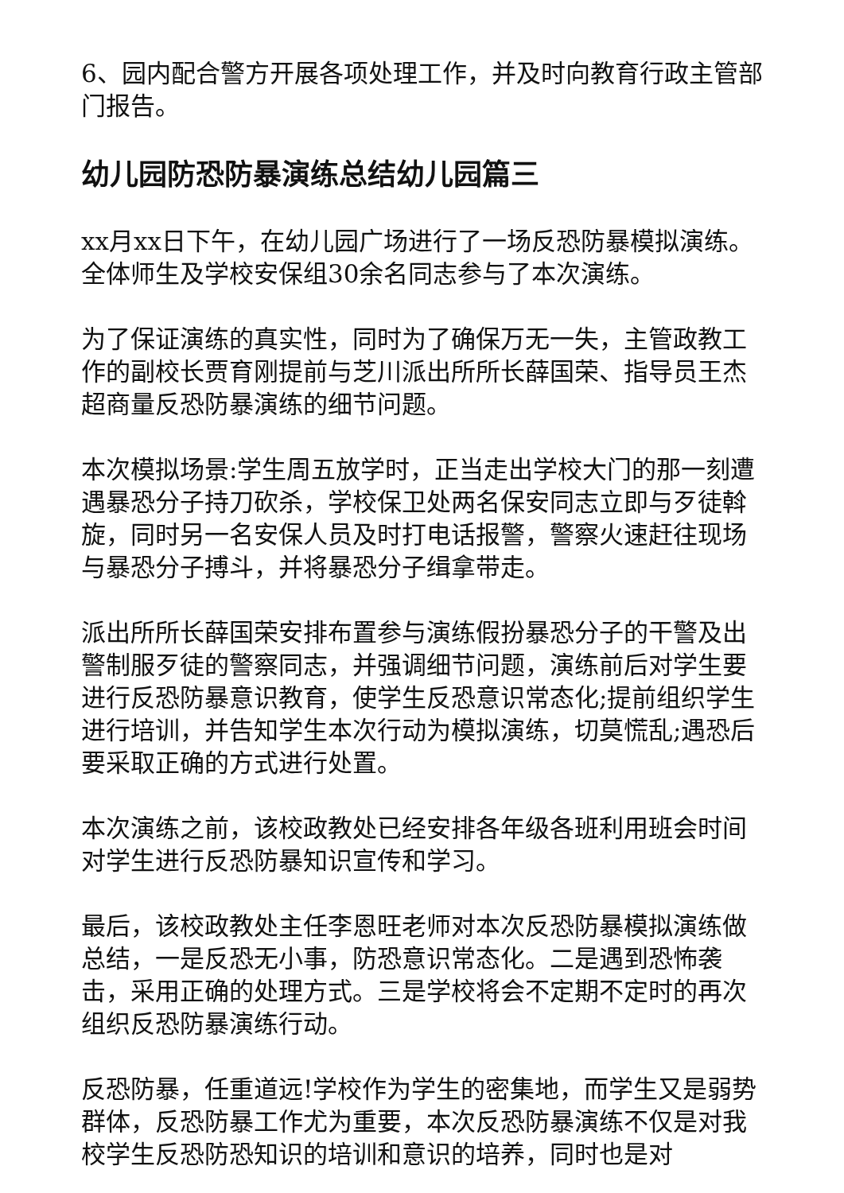6、园内配合警方开展各项处理工作，并及时向教育行政主管部门报告。
幼儿园防恐防暴演练总结幼儿园篇三
xx月xx日下午，在幼儿园广场进行了一场反恐防暴模拟演练。全体师生及学校安保组30余名同志参与了本次演练。
为了保证演练的真实性，同时为了确保万无一失，主管政教工作的副校长贾育刚提前与芝川派出所所长薛国荣、指导员王杰超商量反恐防暴演练的细节问题。
本次模拟场景:学生周五放学时，正当走出学校大门的那一刻遭遇暴恐分子持刀砍杀，学校保卫处两名保安同志立即与歹徒斡旋，同时另一名安保人员及时打电话报警，警察火速赶往现场与暴恐分子搏斗，并将暴恐分子缉拿带走。
派出所所长薛国荣安排布置参与演练假扮暴恐分子的干警及出警制服歹徒的警察同志，并强调细节问题，演练前后对学生要进行反恐防暴意识教育，使学生反恐意识常态化;提前组织学生进行培训，并告知学生本次行动为模拟演练，切莫慌乱;遇恐后要采取正确的方式进行处置。
本次演练之前，该校政教处已经安排各年级各班利用班会时间对学生进行反恐防暴知识宣传和学习。
最后，该校政教处主任李恩旺老师对本次反恐防暴模拟演练做总结，一是反恐无小事，防恐意识常态化。二是遇到恐怖袭击，采用正确的处理方式。三是学校将会不定期不定时的再次组织反恐防暴演练行动。
反恐防暴，任重道远!学校作为学生的密集地，而学生又是弱势群体，反恐防暴工作尤为重要，本次反恐防暴演练不仅是对我校学生反恐防恐知识的培训和意识的培养，同时也是对